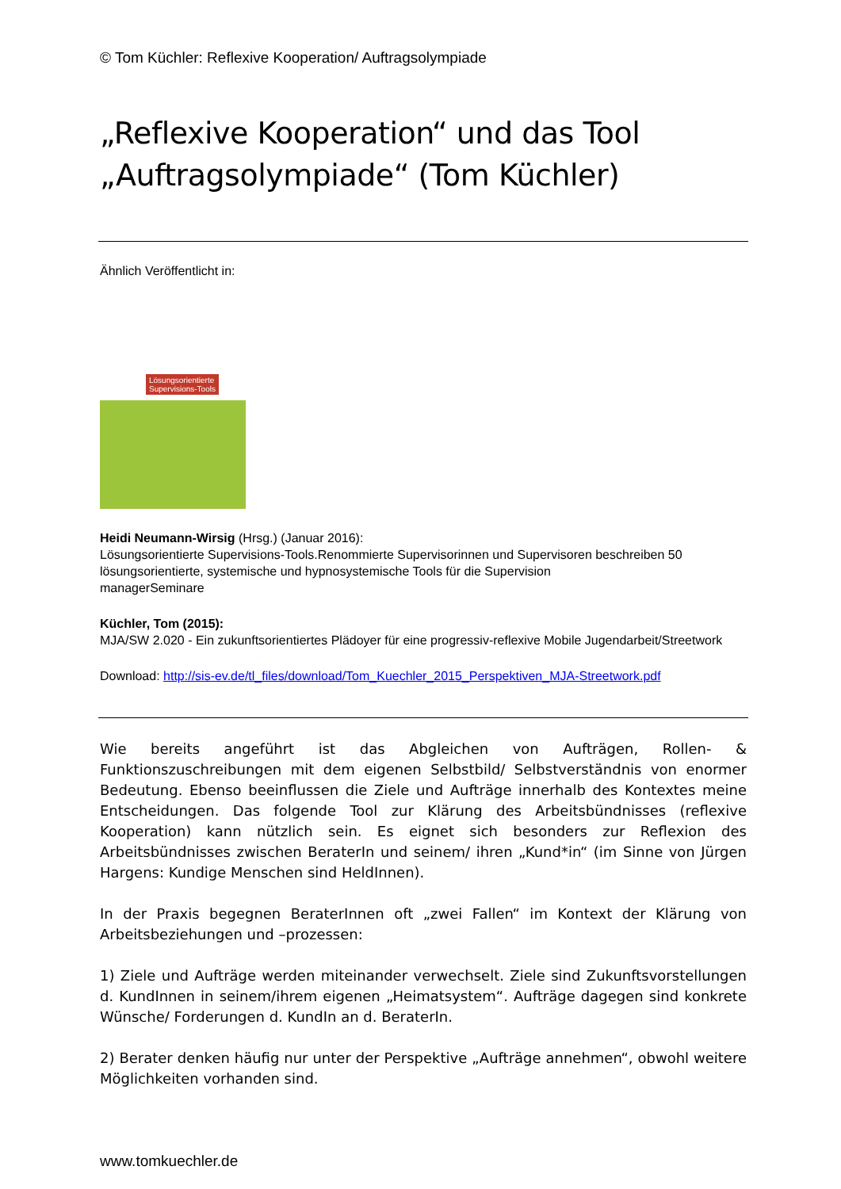© Tom Küchler: Reflexive Kooperation/ Auftragsolympiade
„Reflexive Kooperation“ und das Tool „Auftragsolympiade“ (Tom Küchler)
Ähnlich Veröffentlicht in:
Lösungsorientierte
Supervisions-Tools
Heidi Neumann-Wirsig (Hrsg.) (Januar 2016):
Lösungsorientierte Supervisions-Tools.Renommierte Supervisorinnen und Supervisoren beschreiben 50 lösungsorientierte, systemische und hypnosystemische Tools für die Supervision
managerSeminare
Küchler, Tom (2015):
MJA/SW 2.020 - Ein zukunftsorientiertes Plädoyer für eine progressiv-reflexive Mobile Jugendarbeit/Streetwork
Download: http://sis-ev.de/tl_files/download/Tom_Kuechler_2015_Perspektiven_MJA-Streetwork.pdf
Wie bereits angeführt ist das Abgleichen von Aufträgen, Rollen- & Funktionszuschreibungen mit dem eigenen Selbstbild/ Selbstverständnis von enormer Bedeutung. Ebenso beeinflussen die Ziele und Aufträge innerhalb des Kontextes meine Entscheidungen. Das folgende Tool zur Klärung des Arbeitsbündnisses (reflexive Kooperation) kann nützlich sein. Es eignet sich besonders zur Reflexion des Arbeitsbündnisses zwischen BeraterIn und seinem/ ihren „Kund*in“ (im Sinne von Jürgen Hargens: Kundige Menschen sind HeldInnen).
In der Praxis begegnen BeraterInnen oft „zwei Fallen“ im Kontext der Klärung von Arbeitsbeziehungen und –prozessen:
1) Ziele und Aufträge werden miteinander verwechselt. Ziele sind Zukunftsvorstellungen d. KundInnen in seinem/ihrem eigenen „Heimatsystem“. Aufträge dagegen sind konkrete Wünsche/ Forderungen d. KundIn an d. BeraterIn.
2) Berater denken häufig nur unter der Perspektive „Aufträge annehmen“, obwohl weitere Möglichkeiten vorhanden sind.
www.tomkuechler.de